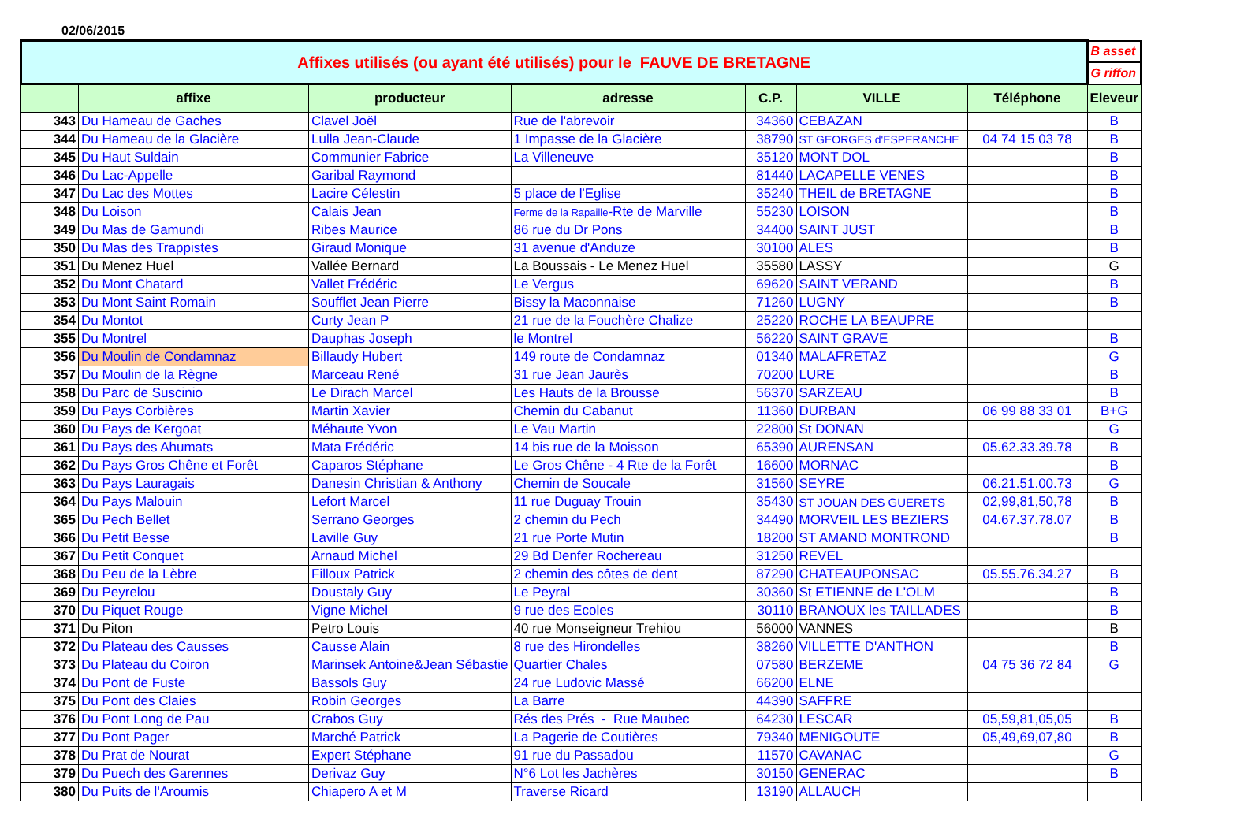02/06/2015
| Affixes utilisés (ou ayant été utilisés) pour le FAUVE DE BRETAGNE | | | | | | | B asset |
| | | | | | | | G riffon |
| | affixe | producteur | adresse | C.P. | VILLE | Téléphone | Eleveur |
| 343 | Du Hameau de Gaches | Clavel Joël | Rue de l'abrevoir | 34360 | CEBAZAN | | B |
| 344 | Du Hameau de la Glacière | Lulla Jean-Claude | 1 Impasse de la Glacière | 38790 | ST GEORGES d'ESPERANCHE | 04 74 15 03 78 | B |
| 345 | Du Haut Suldain | Communier Fabrice | La Villeneuve | 35120 | MONT DOL | | B |
| 346 | Du Lac-Appelle | Garibal Raymond | | 81440 | LACAPELLE VENES | | B |
| 347 | Du Lac des Mottes | Lacire Célestin | 5 place de l'Eglise | 35240 | THEIL de BRETAGNE | | B |
| 348 | Du Loison | Calais Jean | Ferme de la Rapaille -Rte de Marville | 55230 | LOISON | | B |
| 349 | Du Mas de Gamundi | Ribes Maurice | 86 rue du Dr Pons | 34400 | SAINT JUST | | B |
| 350 | Du Mas des Trappistes | Giraud Monique | 31 avenue d'Anduze | 30100 | ALES | | B |
| 351 | Du Menez Huel | Vallée Bernard | La Boussais - Le Menez Huel | 35580 | LASSY | | G |
| 352 | Du Mont Chatard | Vallet Frédéric | Le Vergus | 69620 | SAINT VERAND | | B |
| 353 | Du Mont Saint Romain | Soufflet Jean Pierre | Bissy la Maconnaise | 71260 | LUGNY | | B |
| 354 | Du Montot | Curty Jean P | 21 rue de la Fouchère Chalize | 25220 | ROCHE LA BEAUPRE | | |
| 355 | Du Montrel | Dauphas Joseph | le Montrel | 56220 | SAINT GRAVE | | B |
| 356 | Du Moulin de Condamnaz | Billaudy Hubert | 149 route de Condamnaz | 01340 | MALAFRETAZ | | G |
| 357 | Du Moulin de la Règne | Marceau René | 31 rue Jean Jaurès | 70200 | LURE | | B |
| 358 | Du Parc de Suscinio | Le Dirach Marcel | Les Hauts de la Brousse | 56370 | SARZEAU | | B |
| 359 | Du Pays Corbières | Martin Xavier | Chemin du Cabanut | 11360 | DURBAN | 06 99 88 33 01 | B+G |
| 360 | Du Pays de Kergoat | Méhaute Yvon | Le Vau Martin | 22800 | St DONAN | | G |
| 361 | Du Pays des Ahumats | Mata Frédéric | 14 bis rue de la Moisson | 65390 | AURENSAN | 05.62.33.39.78 | B |
| 362 | Du Pays Gros Chêne et Forêt | Caparos Stéphane | Le Gros Chêne - 4 Rte de la Forêt | 16600 | MORNAC | | B |
| 363 | Du Pays Lauragais | Danesin Christian & Anthony | Chemin de Soucale | 31560 | SEYRE | 06.21.51.00.73 | G |
| 364 | Du Pays Malouin | Lefort Marcel | 11 rue Duguay Trouin | 35430 | ST JOUAN DES GUERETS | 02,99,81,50,78 | B |
| 365 | Du Pech Bellet | Serrano Georges | 2 chemin du Pech | 34490 | MORVEIL LES BEZIERS | 04.67.37.78.07 | B |
| 366 | Du Petit Besse | Laville Guy | 21 rue Porte Mutin | 18200 | ST AMAND MONTROND | | B |
| 367 | Du Petit Conquet | Arnaud Michel | 29 Bd Denfer Rochereau | 31250 | REVEL | | |
| 368 | Du Peu de la Lèbre | Filloux Patrick | 2 chemin des côtes de dent | 87290 | CHATEAUPONSAC | 05.55.76.34.27 | B |
| 369 | Du Peyrelou | Doustaly Guy | Le Peyral | 30360 | St ETIENNE de L'OLM | | B |
| 370 | Du Piquet Rouge | Vigne Michel | 9 rue des Ecoles | 30110 | BRANOUX les TAILLADES | | B |
| 371 | Du Piton | Petro Louis | 40 rue Monseigneur Trehiou | 56000 | VANNES | | B |
| 372 | Du Plateau des Causses | Causse Alain | 8 rue des Hirondelles | 38260 | VILLETTE D'ANTHON | | B |
| 373 | Du Plateau du Coiron | Marinsek Antoine&Jean Sébastie | Quartier Chales | 07580 | BERZEME | 04 75 36 72 84 | G |
| 374 | Du Pont de Fuste | Bassols Guy | 24 rue Ludovic Massé | 66200 | ELNE | | |
| 375 | Du Pont des Claies | Robin Georges | La Barre | 44390 | SAFFRE | | |
| 376 | Du Pont Long de Pau | Crabos Guy | Rés des Prés - Rue Maubec | 64230 | LESCAR | 05,59,81,05,05 | B |
| 377 | Du Pont Pager | Marché Patrick | La Pagerie de Coutières | 79340 | MENIGOUTE | 05,49,69,07,80 | B |
| 378 | Du Prat de Nourat | Expert Stéphane | 91 rue du Passadou | 11570 | CAVANAC | | G |
| 379 | Du Puech des Garennes | Derivaz Guy | N°6 Lot les Jachères | 30150 | GENERAC | | B |
| 380 | Du Puits de l'Aroumis | Chiapero A et M | Traverse Ricard | 13190 | ALLAUCH | | |